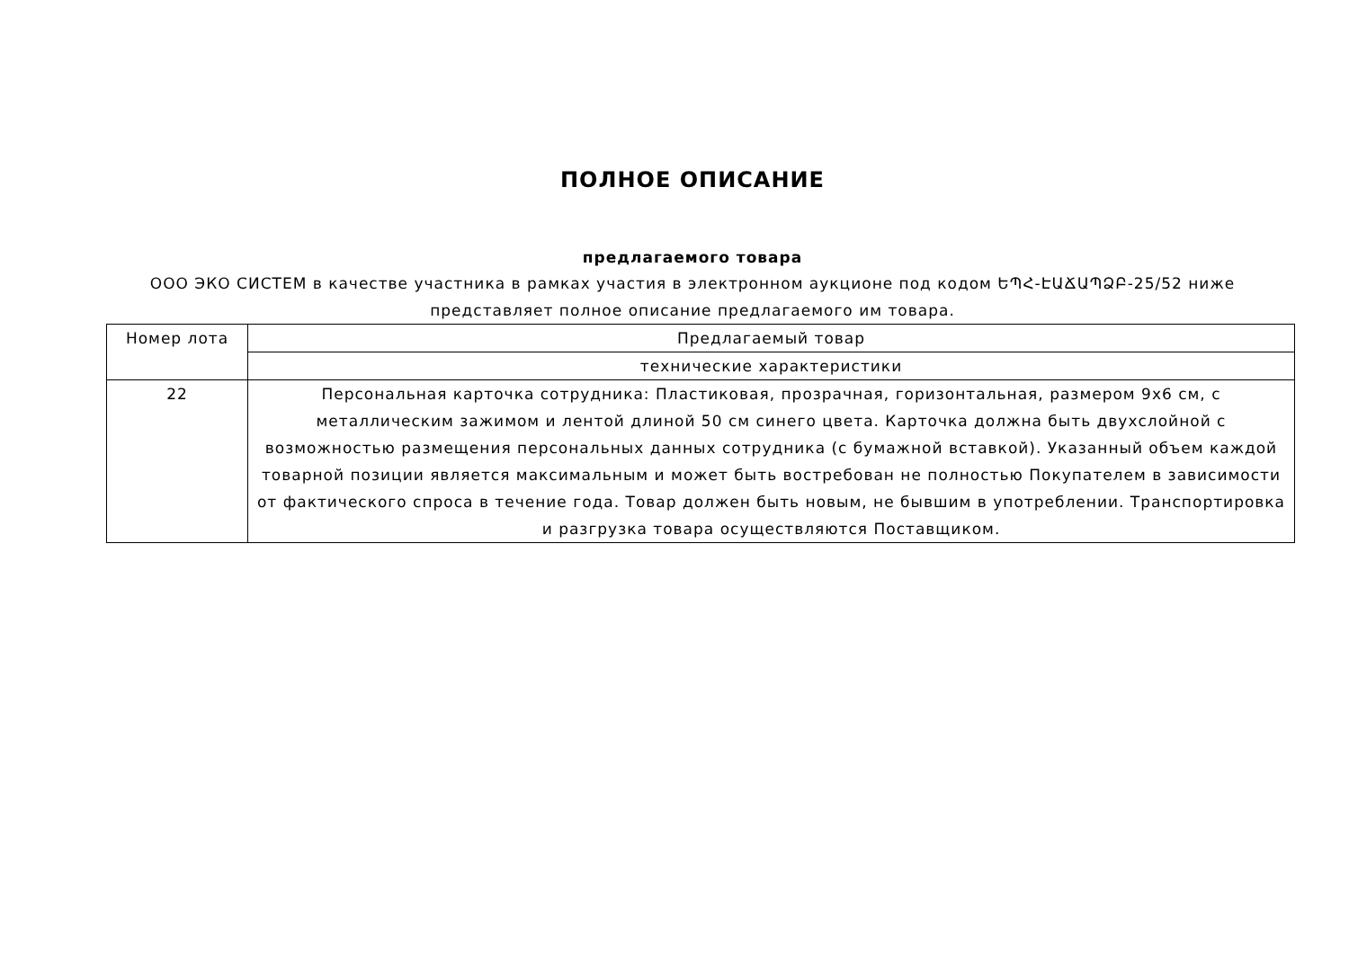ПОЛНОЕ ОПИСАНИЕ
предлагаемого товара
ООО ЭКО СИСТЕМ в качестве участника в рамках участия в электронном аукционе под кодом ԵՊՀ-ԷԱՃԱՊՁԲ-25/52 ниже представляет полное описание предлагаемого им товара.
| Номер лота | Предлагаемый товар |
| --- | --- |
| | технические характеристики |
| 22 | Персональная карточка сотрудника: Пластиковая, прозрачная, горизонтальная, размером 9х6 см, с металлическим зажимом и лентой длиной 50 см синего цвета. Карточка должна быть двухслойной с возможностью размещения персональных данных сотрудника (с бумажной вставкой). Указанный объем каждой товарной позиции является максимальным и может быть востребован не полностью Покупателем в зависимости от фактического спроса в течение года. Товар должен быть новым, не бывшим в употреблении. Транспортировка и разгрузка товара осуществляются Поставщиком. |